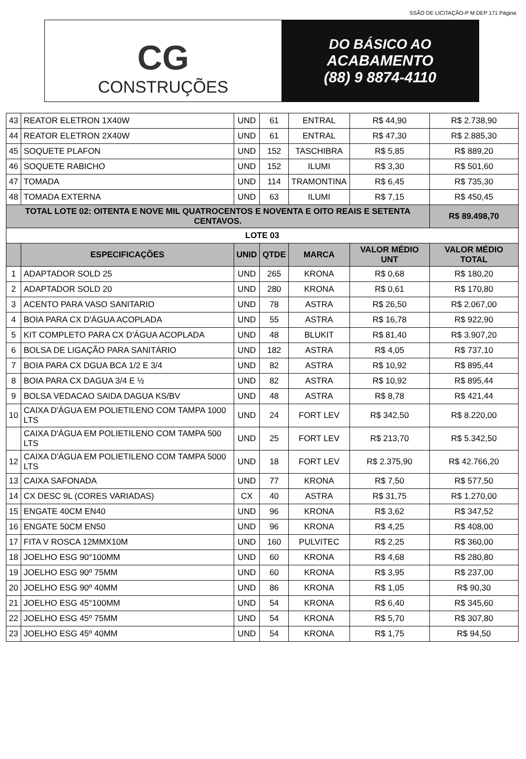CG
CONSTRUÇÕES
DO BÁSICO AO
ACABAMENTO
(88) 9 8874-4110
SSÃO DE LICITAÇÃO-P M DEP 171 Página
| 43 | REATOR ELETRON 1X40W | UND | 61 | ENTRAL | R$ 44,90 | R$ 2.738,90 |
| 44 | REATOR ELETRON 2X40W | UND | 61 | ENTRAL | R$ 47,30 | R$ 2.885,30 |
| 45 | SOQUETE PLAFON | UND | 152 | TASCHIBRA | R$ 5,85 | R$ 889,20 |
| 46 | SOQUETE RABICHO | UND | 152 | ILUMI | R$ 3,30 | R$ 501,60 |
| 47 | TOMADA | UND | 114 | TRAMONTINA | R$ 6,45 | R$ 735,30 |
| 48 | TOMADA EXTERNA | UND | 63 | ILUMI | R$ 7,15 | R$ 450,45 |
| TOTAL LOTE 02: OITENTA E NOVE MIL QUATROCENTOS E NOVENTA E OITO REAIS E SETENTA CENTAVOS. | | | | | | R$ 89.498,70 |
| LOTE 03 | | | | | | |
| | ESPECIFICAÇÕES | UNID | QTDE | MARCA | VALOR MÉDIO UNT | VALOR MÉDIO TOTAL |
| 1 | ADAPTADOR SOLD 25 | UND | 265 | KRONA | R$ 0,68 | R$ 180,20 |
| 2 | ADAPTADOR SOLD 20 | UND | 280 | KRONA | R$ 0,61 | R$ 170,80 |
| 3 | ACENTO PARA VASO SANITARIO | UND | 78 | ASTRA | R$ 26,50 | R$ 2.067,00 |
| 4 | BOIA PARA CX D'ÁGUA ACOPLADA | UND | 55 | ASTRA | R$ 16,78 | R$ 922,90 |
| 5 | KIT COMPLETO PARA CX D'ÁGUA ACOPLADA | UND | 48 | BLUKIT | R$ 81,40 | R$ 3.907,20 |
| 6 | BOLSA DE LIGAÇÃO PARA SANITÁRIO | UND | 182 | ASTRA | R$ 4,05 | R$ 737,10 |
| 7 | BOIA PARA CX DGUA BCA 1/2 E 3/4 | UND | 82 | ASTRA | R$ 10,92 | R$ 895,44 |
| 8 | BOIA PARA CX DAGUA 3/4 E ½ | UND | 82 | ASTRA | R$ 10,92 | R$ 895,44 |
| 9 | BOLSA VEDACAO SAIDA DAGUA KS/BV | UND | 48 | ASTRA | R$ 8,78 | R$ 421,44 |
| 10 | CAIXA D'ÁGUA EM POLIETILENO COM TAMPA 1000 LTS | UND | 24 | FORT LEV | R$ 342,50 | R$ 8.220,00 |
| | CAIXA D'ÁGUA EM POLIETILENO COM TAMPA 500 LTS | UND | 25 | FORT LEV | R$ 213,70 | R$ 5.342,50 |
| 12 | CAIXA D'ÁGUA EM POLIETILENO COM TAMPA 5000 LTS | UND | 18 | FORT LEV | R$ 2.375,90 | R$ 42.766,20 |
| 13 | CAIXA SAFONADA | UND | 77 | KRONA | R$ 7,50 | R$ 577,50 |
| 14 | CX DESC 9L (CORES VARIADAS) | CX | 40 | ASTRA | R$ 31,75 | R$ 1.270,00 |
| 15 | ENGATE 40CM EN40 | UND | 96 | KRONA | R$ 3,62 | R$ 347,52 |
| 16 | ENGATE 50CM EN50 | UND | 96 | KRONA | R$ 4,25 | R$ 408,00 |
| 17 | FITA V ROSCA 12MMX10M | UND | 160 | PULVITEC | R$ 2,25 | R$ 360,00 |
| 18 | JOELHO ESG 90°100MM | UND | 60 | KRONA | R$ 4,68 | R$ 280,80 |
| 19 | JOELHO ESG 90º 75MM | UND | 60 | KRONA | R$ 3,95 | R$ 237,00 |
| 20 | JOELHO ESG 90º 40MM | UND | 86 | KRONA | R$ 1,05 | R$ 90,30 |
| 21 | JOELHO ESG 45°100MM | UND | 54 | KRONA | R$ 6,40 | R$ 345,60 |
| 22 | JOELHO ESG 45º 75MM | UND | 54 | KRONA | R$ 5,70 | R$ 307,80 |
| 23 | JOELHO ESG 45º 40MM | UND | 54 | KRONA | R$ 1,75 | R$ 94,50 |